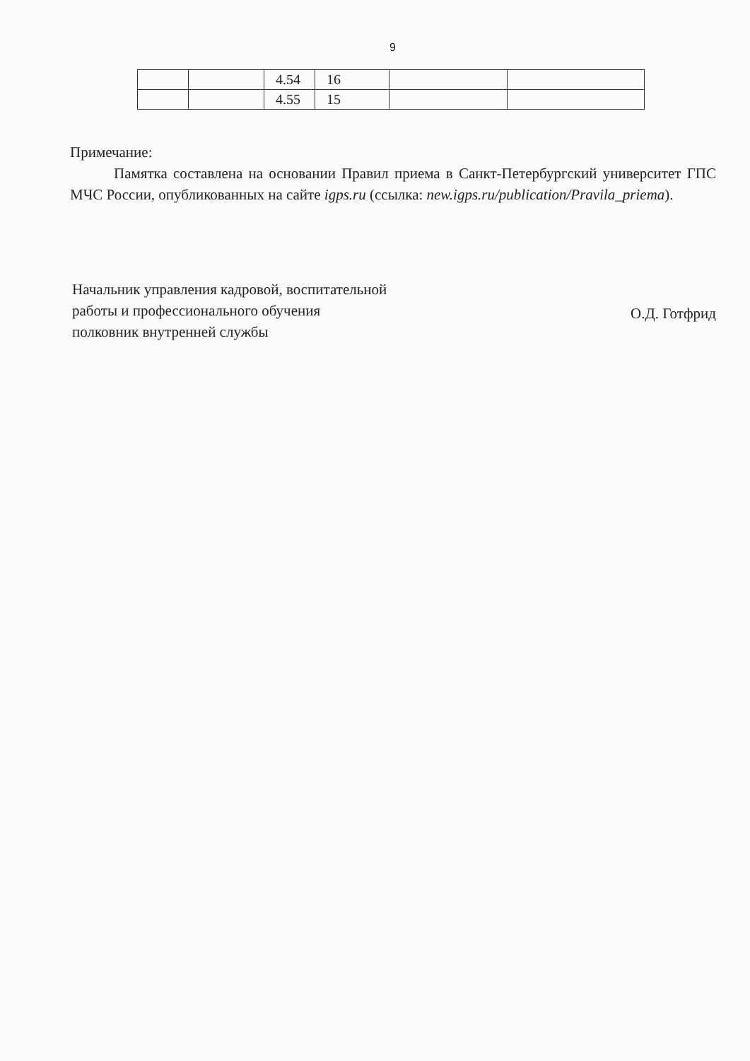9
| | | 4.54 | 16 | | |
| | | 4.55 | 15 | | |
Примечание:
Памятка составлена на основании Правил приема в Санкт-Петербургский университет ГПС МЧС России, опубликованных на сайте igps.ru (ссылка: new.igps.ru/publication/Pravila_priema).
Начальник управления кадровой, воспитательной
работы и профессионального обучения
полковник внутренней службы
О.Д. Готфрид